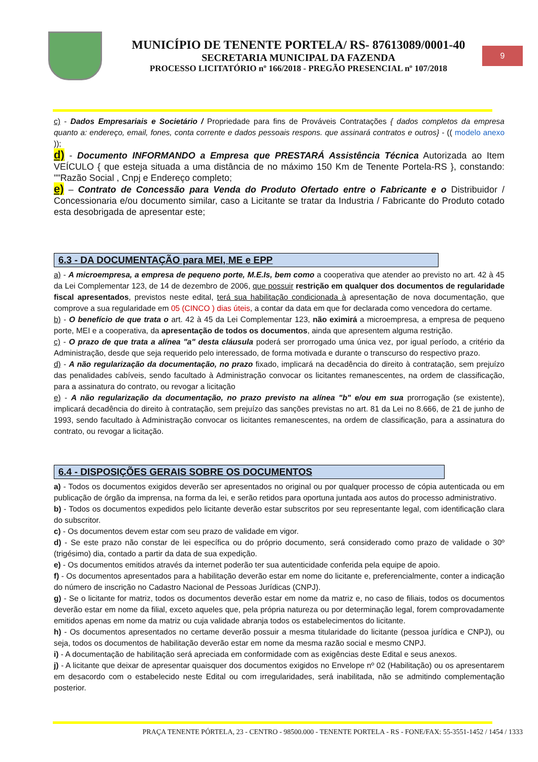MUNICÍPIO DE TENENTE PORTELA/ RS- 87613089/0001-40
SECRETARIA MUNICIPAL DA FAZENDA
PROCESSO LICITATÓRIO nº 166/2018 - PREGÃO PRESENCIAL nº 107/2018
9
c) - Dados Empresariais e Societário / Propriedade para fins de Prováveis Contratações { dados completos da empresa quanto a: endereço, email, fones, conta corrente e dados pessoais respons. que assinará contratos e outros} - (( modelo anexo ));
d) - Documento INFORMANDO a Empresa que PRESTARÁ Assistência Técnica Autorizada ao Item VEÍCULO { que esteja situada a uma distância de no máximo 150 Km de Tenente Portela-RS }, constando: ""Razão Social , Cnpj e Endereço completo;
e) – Contrato de Concessão para Venda do Produto Ofertado entre o Fabricante e o Distribuidor / Concessionaria e/ou documento similar, caso a Licitante se tratar da Industria / Fabricante do Produto cotado esta desobrigada de apresentar este;
6.3 - DA DOCUMENTAÇÃO para MEI, ME e EPP
a) - A microempresa, a empresa de pequeno porte, M.E.Is, bem como a cooperativa que atender ao previsto no art. 42 à 45 da Lei Complementar 123, de 14 de dezembro de 2006, que possuir restrição em qualquer dos documentos de regularidade fiscal apresentados, previstos neste edital, terá sua habilitação condicionada à apresentação de nova documentação, que comprove a sua regularidade em 05 (CINCO ) dias úteis, a contar da data em que for declarada como vencedora do certame.
b) - O benefício de que trata o art. 42 à 45 da Lei Complementar 123, não eximirá a microempresa, a empresa de pequeno porte, MEI e a cooperativa, da apresentação de todos os documentos, ainda que apresentem alguma restrição.
c) - O prazo de que trata a alínea "a" desta cláusula poderá ser prorrogado uma única vez, por igual período, a critério da Administração, desde que seja requerido pelo interessado, de forma motivada e durante o transcurso do respectivo prazo.
d) - A não regularização da documentação, no prazo fixado, implicará na decadência do direito à contratação, sem prejuízo das penalidades cabíveis, sendo facultado à Administração convocar os licitantes remanescentes, na ordem de classificação, para a assinatura do contrato, ou revogar a licitação
e) - A não regularização da documentação, no prazo previsto na alínea "b" e/ou em sua prorrogação (se existente), implicará decadência do direito à contratação, sem prejuízo das sanções previstas no art. 81 da Lei no 8.666, de 21 de junho de 1993, sendo facultado à Administração convocar os licitantes remanescentes, na ordem de classificação, para a assinatura do contrato, ou revogar a licitação.
6.4 - DISPOSIÇÕES GERAIS SOBRE OS DOCUMENTOS
a) - Todos os documentos exigidos deverão ser apresentados no original ou por qualquer processo de cópia autenticada ou em publicação de órgão da imprensa, na forma da lei, e serão retidos para oportuna juntada aos autos do processo administrativo.
b) - Todos os documentos expedidos pelo licitante deverão estar subscritos por seu representante legal, com identificação clara do subscritor.
c) - Os documentos devem estar com seu prazo de validade em vigor.
d) - Se este prazo não constar de lei específica ou do próprio documento, será considerado como prazo de validade o 30º (trigésimo) dia, contado a partir da data de sua expedição.
e) - Os documentos emitidos através da internet poderão ter sua autenticidade conferida pela equipe de apoio.
f) - Os documentos apresentados para a habilitação deverão estar em nome do licitante e, preferencialmente, conter a indicação do número de inscrição no Cadastro Nacional de Pessoas Jurídicas (CNPJ).
g) - Se o licitante for matriz, todos os documentos deverão estar em nome da matriz e, no caso de filiais, todos os documentos deverão estar em nome da filial, exceto aqueles que, pela própria natureza ou por determinação legal, forem comprovadamente emitidos apenas em nome da matriz ou cuja validade abranja todos os estabelecimentos do licitante.
h) - Os documentos apresentados no certame deverão possuir a mesma titularidade do licitante (pessoa jurídica e CNPJ), ou seja, todos os documentos de habilitação deverão estar em nome da mesma razão social e mesmo CNPJ.
i) - A documentação de habilitação será apreciada em conformidade com as exigências deste Edital e seus anexos.
j) - A licitante que deixar de apresentar quaisquer dos documentos exigidos no Envelope nº 02 (Habilitação) ou os apresentarem em desacordo com o estabelecido neste Edital ou com irregularidades, será inabilitada, não se admitindo complementação posterior.
PRAÇA TENENTE PÓRTELA, 23 - CENTRO - 98500.000 - TENENTE PORTELA - RS - FONE/FAX: 55-3551-1452 / 1454 / 1333